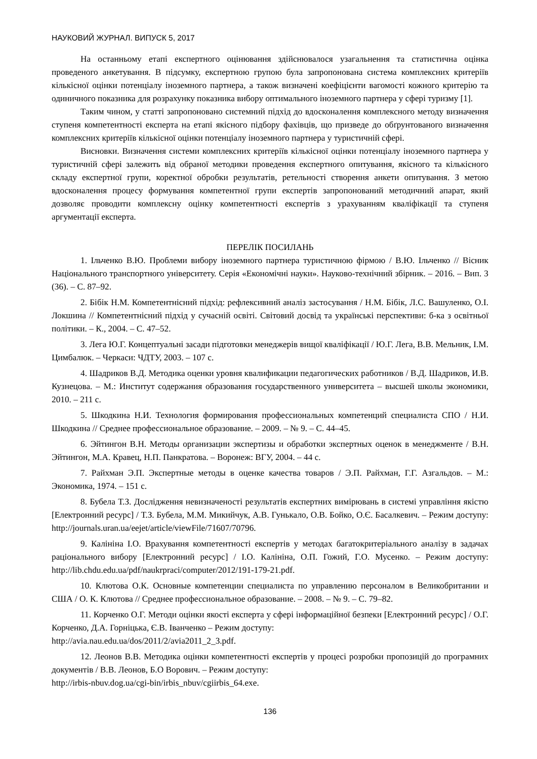НАУКОВИЙ ЖУРНАЛ. ВИПУСК 5, 2017
На останньому етапі експертного оцінювання здійснювалося узагальнення та статистична оцінка проведеного анкетування. В підсумку, експертною групою була запропонована система комплексних критеріїв кількісної оцінки потенціалу іноземного партнера, а також визначені коефіцієнти вагомості кожного критерію та одиничного показника для розрахунку показника вибору оптимального іноземного партнера у сфері туризму [1].
Таким чином, у статті запропоновано системний підхід до вдосконалення комплексного методу визначення ступеня компетентності експерта на етапі якісного підбору фахівців, що призведе до обґрунтованого визначення комплексних критеріїв кількісної оцінки потенціалу іноземного партнера у туристичній сфері.
Висновки. Визначення системи комплексних критеріїв кількісної оцінки потенціалу іноземного партнера у туристичній сфері залежить від обраної методики проведення експертного опитування, якісного та кількісного складу експертної групи, коректної обробки результатів, ретельності створення анкети опитування. З метою вдосконалення процесу формування компетентної групи експертів запропонований методичний апарат, який дозволяє проводити комплексну оцінку компетентності експертів з урахуванням кваліфікації та ступеня аргументації експерта.
ПЕРЕЛІК ПОСИЛАНЬ
1. Ільченко В.Ю. Проблеми вибору іноземного партнера туристичною фірмою / В.Ю. Ільченко // Вісник Національного транспортного університету. Серія «Економічні науки». Науково-технічний збірник. – 2016. – Вип. 3 (36). – С. 87–92.
2. Бібік Н.М. Компетентнісний підхід: рефлексивний аналіз застосування / Н.М. Бібік, Л.С. Вашуленко, О.І. Локшина // Компетентнісний підхід у сучасній освіті. Світовий досвід та українські перспективи: б-ка з освітньої політики. – К., 2004. – С. 47–52.
3. Лега Ю.Г. Концептуальні засади підготовки менеджерів вищої кваліфікації / Ю.Г. Лега, В.В. Мельник, І.М. Цимбалюк. – Черкаси: ЧДТУ, 2003. – 107 с.
4. Шадриков В.Д. Методика оценки уровня квалификации педагогических работников / В.Д. Шадриков, И.В. Кузнецова. – М.: Институт содержания образования государственного университета – высшей школы экономики, 2010. – 211 с.
5. Шкодкина Н.И. Технология формирования профессиональных компетенций специалиста СПО / Н.И. Шкодкина // Среднее профессиональное образование. – 2009. – № 9. – С. 44–45.
6. Эйтингон В.Н. Методы организации экспертизы и обработки экспертных оценок в менеджменте / В.Н. Эйтингон, М.А. Кравец, Н.П. Панкратова. – Воронеж: ВГУ, 2004. – 44 с.
7. Райхман Э.П. Экспертные методы в оценке качества товаров / Э.П. Райхман, Г.Г. Азгальдов. – М.: Экономика, 1974. – 151 с.
8. Бубела Т.З. Дослідження невизначеності результатів експертних вимірювань в системі управління якістю [Електронний ресурс] / Т.З. Бубела, М.М. Микийчук, А.В. Гунькало, О.В. Бойко, О.Є. Басалкевич. – Режим доступу: http://journals.uran.ua/eejet/article/viewFile/71607/70796.
9. Калініна І.О. Врахування компетентності експертів у методах багатокритеріального аналізу в задачах раціонального вибору [Електронний ресурс] / І.О. Калініна, О.П. Гожий, Г.О. Мусенко. – Режим доступу: http://lib.chdu.edu.ua/pdf/naukrpraci/computer/2012/191-179-21.pdf.
10. Клютова О.К. Основные компетенции специалиста по управлению персоналом в Великобритании и США / О. К. Клютова // Среднее профессиональное образование. – 2008. – № 9. – С. 79–82.
11. Корченко О.Г. Методи оцінки якості експерта у сфері інформаційної безпеки [Електронний ресурс] / О.Г. Корченко, Д.А. Горніцька, Є.В. Іванченко – Режим доступу:
http://avia.nau.edu.ua/dos/2011/2/avia2011_2_3.pdf.
12. Леонов В.В. Методика оцінки компетентності експертів у процесі розробки пропозицій до програмних документів / В.В. Леонов, Б.О Ворович. – Режим доступу:
http://irbis-nbuv.dog.ua/cgi-bin/irbis_nbuv/cgiirbis_64.exe.
136